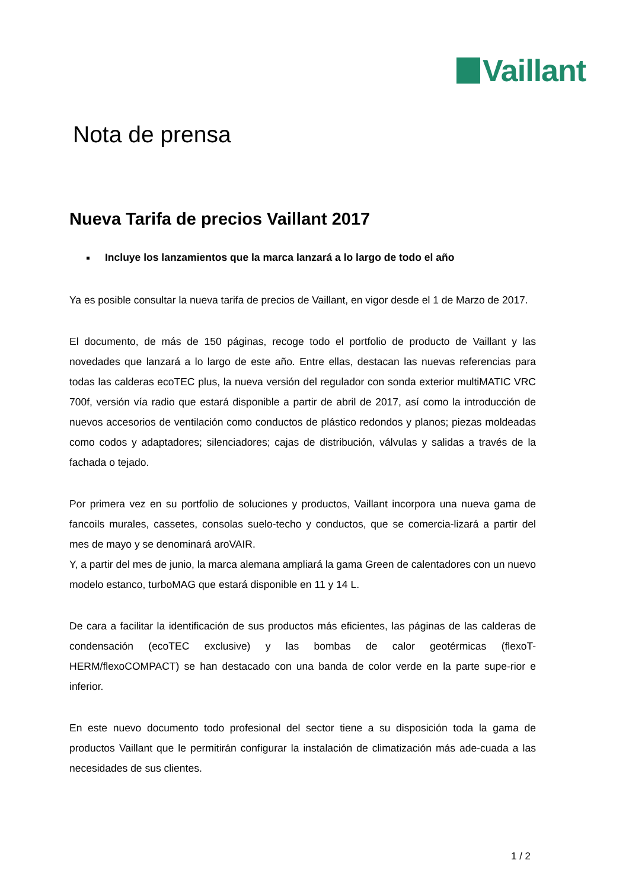Vaillant
Nota de prensa
Nueva Tarifa de precios Vaillant 2017
Incluye los lanzamientos que la marca lanzará a lo largo de todo el año
Ya es posible consultar la nueva tarifa de precios de Vaillant, en vigor desde el 1 de Marzo de 2017.
El documento, de más de 150 páginas, recoge todo el portfolio de producto de Vaillant y las novedades que lanzará a lo largo de este año. Entre ellas, destacan las nuevas referencias para todas las calderas ecoTEC plus, la nueva versión del regulador con sonda exterior multiMATIC VRC 700f, versión vía radio que estará disponible a partir de abril de 2017, así como la introducción de nuevos accesorios de ventilación como conductos de plástico redondos y planos; piezas moldeadas como codos y adaptadores; silenciadores; cajas de distribución, válvulas y salidas a través de la fachada o tejado.
Por primera vez en su portfolio de soluciones y productos, Vaillant incorpora una nueva gama de fancoils murales, cassetes, consolas suelo-techo y conductos, que se comercia-lizará a partir del mes de mayo y se denominará aroVAIR.
Y, a partir del mes de junio, la marca alemana ampliará la gama Green de calentadores con un nuevo modelo estanco, turboMAG que estará disponible en 11 y 14 L.
De cara a facilitar la identificación de sus productos más eficientes, las páginas de las calderas de condensación (ecoTEC exclusive) y las bombas de calor geotérmicas (flexoT-HERM/flexoCOMPACT) se han destacado con una banda de color verde en la parte supe-rior e inferior.
En este nuevo documento todo profesional del sector tiene a su disposición toda la gama de productos Vaillant que le permitirán configurar la instalación de climatización más ade-cuada a las necesidades de sus clientes.
1 / 2